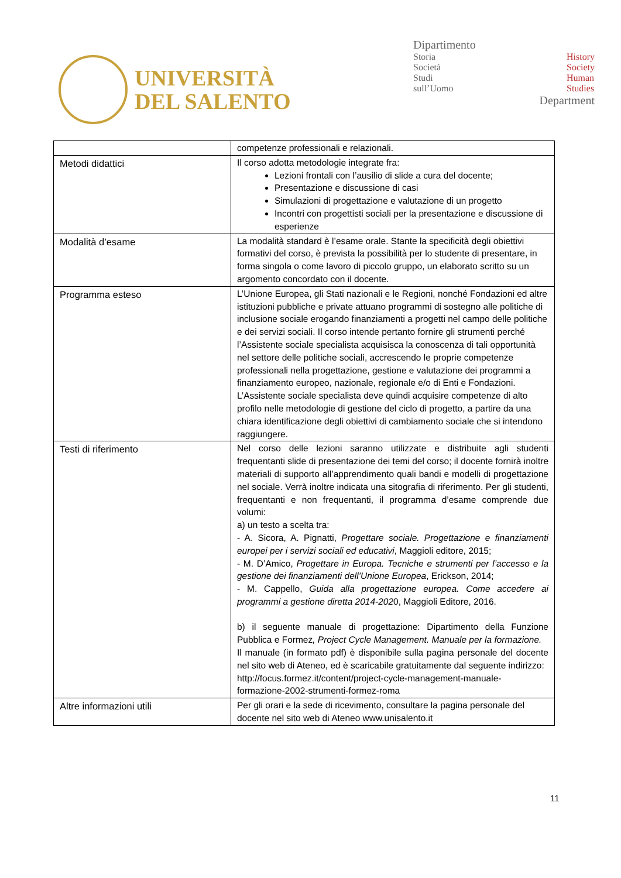UNIVERSITÀ
DEL SALENTO
Dipartimento
Storia
Società
Studi
sull’Uomo History
Society
Human
Studies
Department
| | competenze professionali e relazionali. |
| Metodi didattici | Il corso adotta metodologie integrate fra: Lezioni frontali con l’ausilio di slide a cura del docente; Presentazione e discussione di casi Simulazioni di progettazione e valutazione di un progetto Incontri con progettisti sociali per la presentazione e discussione di esperienze |
| Modalità d’esame | La modalità standard è l’esame orale. Stante la specificità degli obiettivi formativi del corso, è prevista la possibilità per lo studente di presentare, in forma singola o come lavoro di piccolo gruppo, un elaborato scritto su un argomento concordato con il docente. |
| Programma esteso | L’Unione Europea, gli Stati nazionali e le Regioni, nonché Fondazioni ed altre istituzioni pubbliche e private attuano programmi di sostegno alle politiche di inclusione sociale erogando finanziamenti a progetti nel campo delle politiche e dei servizi sociali. Il corso intende pertanto fornire gli strumenti perché l’Assistente sociale specialista acquisisca la conoscenza di tali opportunità nel settore delle politiche sociali, accrescendo le proprie competenze professionali nella progettazione, gestione e valutazione dei programmi a finanziamento europeo, nazionale, regionale e/o di Enti e Fondazioni. L’Assistente sociale specialista deve quindi acquisire competenze di alto profilo nelle metodologie di gestione del ciclo di progetto, a partire da una chiara identificazione degli obiettivi di cambiamento sociale che si intendono raggiungere. |
| Testi di riferimento | Nel corso delle lezioni saranno utilizzate e distribuite agli studenti frequentanti slide di presentazione dei temi del corso; il docente fornirà inoltre materiali di supporto all’apprendimento quali bandi e modelli di progettazione nel sociale. Verrà inoltre indicata una sitografia di riferimento. Per gli studenti, frequentanti e non frequentanti, il programma d’esame comprende due volumi: a) un testo a scelta tra: - A. Sicora, A. Pignatti, Progettare sociale. Progettazione e finanziamenti europei per i servizi sociali ed educativi , Maggioli editore, 2015; - M. D’Amico, Progettare in Europa. Tecniche e strumenti per l’accesso e la gestione dei finanziamenti dell’Unione Europea , Erickson, 2014; - M. Cappello, Guida alla progettazione europea. Come accedere ai programmi a gestione diretta 2014-202 0, Maggioli Editore, 2016. b) il seguente manuale di progettazione: Dipartimento della Funzione Pubblica e Formez , Project Cycle Management. Manuale per la formazione. Il manuale (in formato pdf) è disponibile sulla pagina personale del docente nel sito web di Ateneo, ed è scaricabile gratuitamente dal seguente indirizzo: http://focus.formez.it/content/project-cycle-management-manuale-formazione-2002-strumenti-formez-roma |
| Altre informazioni utili | Per gli orari e la sede di ricevimento, consultare la pagina personale del docente nel sito web di Ateneo www.unisalento.it |
11